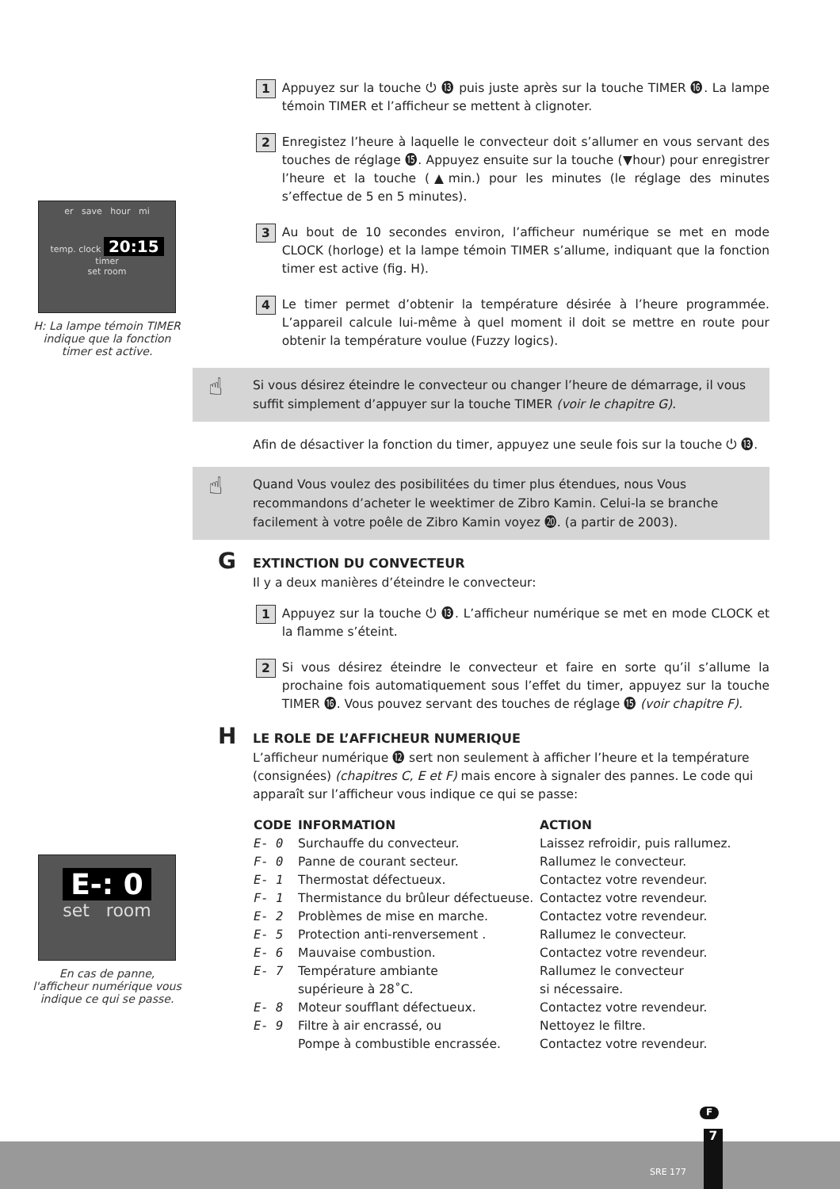er save hour mi
temp. clock 20:15 timer
set room
H: La lampe témoin TIMER indique que la fonction timer est active.
E-: 0
set room
En cas de panne, l'afficheur numérique vous indique ce qui se passe.
1 Appuyez sur la touche ⏻ ⓭ puis juste après sur la touche TIMER ⓰. La lampe témoin TIMER et l’afficheur se mettent à clignoter.
2 Enregistez l’heure à laquelle le convecteur doit s’allumer en vous servant des touches de réglage ⓯. Appuyez ensuite sur la touche (▼hour) pour enregistrer l’heure et la touche (▲min.) pour les minutes (le réglage des minutes s’effectue de 5 en 5 minutes).
3 Au bout de 10 secondes environ, l’afficheur numérique se met en mode CLOCK (horloge) et la lampe témoin TIMER s’allume, indiquant que la fonction timer est active (fig. H).
4 Le timer permet d’obtenir la température désirée à l’heure programmée. L’appareil calcule lui-même à quel moment il doit se mettre en route pour obtenir la température voulue (Fuzzy logics).
☝ Si vous désirez éteindre le convecteur ou changer l’heure de démarrage, il vous suffit simplement d’appuyer sur la touche TIMER (voir le chapitre G).
Afin de désactiver la fonction du timer, appuyez une seule fois sur la touche ⏻ ⓭.
☝ Quand Vous voulez des posibilitées du timer plus étendues, nous Vous recommandons d’acheter le weektimer de Zibro Kamin. Celui-la se branche facilement à votre poêle de Zibro Kamin voyez ⓴. (a partir de 2003).
G EXTINCTION DU CONVECTEUR
Il y a deux manières d’éteindre le convecteur:
1 Appuyez sur la touche ⏻ ⓭. L’afficheur numérique se met en mode CLOCK et la flamme s’éteint.
2 Si vous désirez éteindre le convecteur et faire en sorte qu’il s’allume la prochaine fois automatiquement sous l’effet du timer, appuyez sur la touche TIMER ⓰. Vous pouvez servant des touches de réglage ⓯ (voir chapitre F).
H LE ROLE DE L’AFFICHEUR NUMERIQUE
L’afficheur numérique ⓬ sert non seulement à afficher l’heure et la température (consignées) (chapitres C, E et F) mais encore à signaler des pannes. Le code qui apparaît sur l’afficheur vous indique ce qui se passe:
| CODE | INFORMATION | ACTION |
| --- | --- | --- |
| E- 0 | Surchauffe du convecteur. | Laissez refroidir, puis rallumez. |
| F- 0 | Panne de courant secteur. | Rallumez le convecteur. |
| E- 1 | Thermostat défectueux. | Contactez votre revendeur. |
| F- 1 | Thermistance du brûleur défectueuse. | Contactez votre revendeur. |
| E- 2 | Problèmes de mise en marche. | Contactez votre revendeur. |
| E- 5 | Protection anti-renversement . | Rallumez le convecteur. |
| E- 6 | Mauvaise combustion. | Contactez votre revendeur. |
| E- 7 | Température ambiante supérieure à 28˚C. | Rallumez le convecteur si nécessaire. |
| E- 8 | Moteur soufflant défectueux. | Contactez votre revendeur. |
| E- 9 | Filtre à air encrassé, ou Pompe à combustible encrassée. | Nettoyez le filtre. Contactez votre revendeur. |
F
SRE 177
7